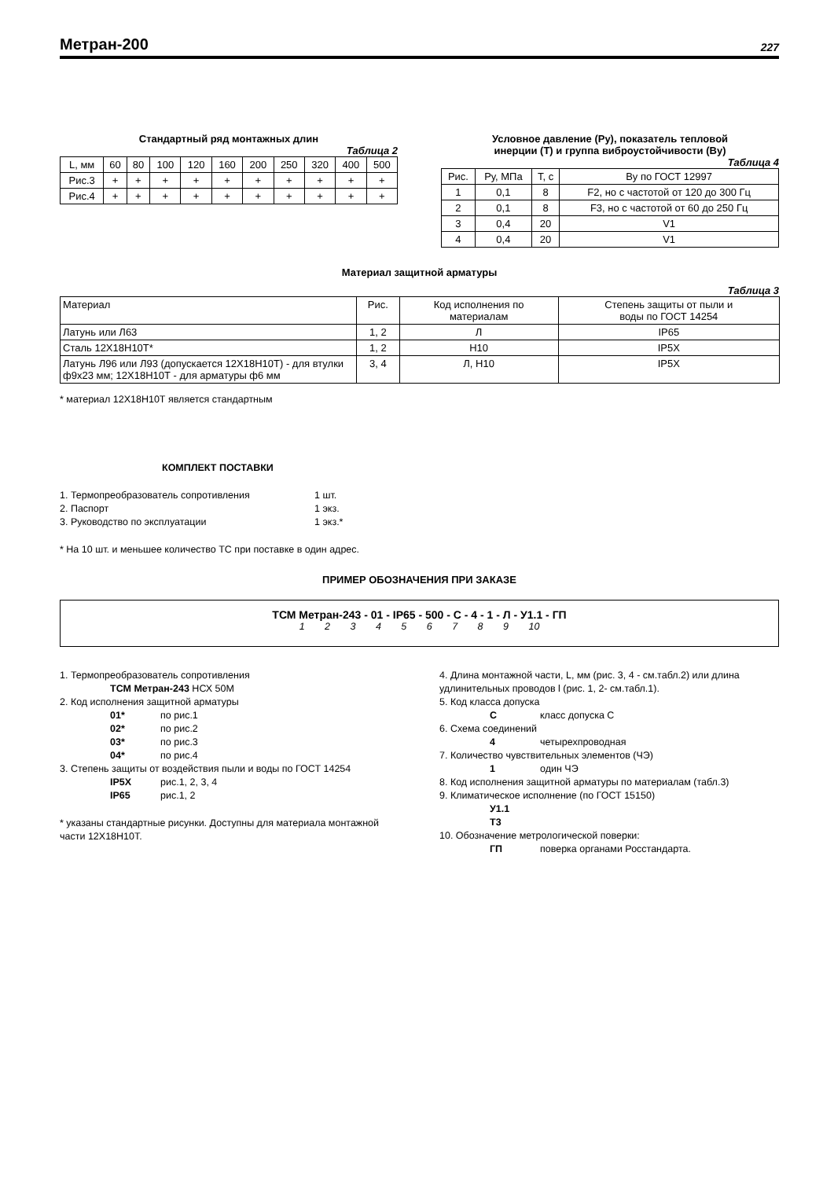Метран-200 227
Стандартный ряд монтажных длин
Таблица 2
| L, мм | 60 | 80 | 100 | 120 | 160 | 200 | 250 | 320 | 400 | 500 |
| --- | --- | --- | --- | --- | --- | --- | --- | --- | --- | --- |
| Рис.3 | + | + | + | + | + | + | + | + | + | + |
| Рис.4 | + | + | + | + | + | + | + | + | + | + |
Условное давление (Ру), показатель тепловой
инерции (Т) и группа виброустойчивости (Ву)
Таблица 4
| Рис. | Ру, МПа | Т, с | Ву по ГОСТ 12997 |
| --- | --- | --- | --- |
| 1 | 0,1 | 8 | F2, но с частотой от 120 до 300 Гц |
| 2 | 0,1 | 8 | F3, но с частотой от 60 до 250 Гц |
| 3 | 0,4 | 20 | V1 |
| 4 | 0,4 | 20 | V1 |
Материал защитной арматуры
Таблица 3
| Материал | Рис. | Код исполнения по материалам | Степень защиты от пыли и воды по ГОСТ 14254 |
| --- | --- | --- | --- |
| Латунь или Л63 | 1, 2 | Л | IP65 |
| Сталь 12Х18Н10Т* | 1, 2 | Н10 | IP5X |
| Латунь Л96 или Л93 (допускается 12Х18Н10Т) - для втулки ф9х23 мм; 12Х18Н10Т - для арматуры ф6 мм | 3, 4 | Л, Н10 | IP5X |
* материал 12Х18Н10Т является стандартным
КОМПЛЕКТ ПОСТАВКИ
1. Термопреобразователь сопротивления 1 шт.
2. Паспорт 1 экз.
3. Руководство по эксплуатации 1 экз.*
* На 10 шт. и меньшее количество ТС при поставке в один адрес.
ПРИМЕР ОБОЗНАЧЕНИЯ ПРИ ЗАКАЗЕ
ТСМ Метран-243 - 01 - IP65 - 500 - С - 4 - 1 - Л - У1.1 - ГП
1 2 3 4 5 6 7 8 9 10
1. Термопреобразователь сопротивления
ТСМ Метран-243 НСХ 50М
2. Код исполнения защитной арматуры
01* по рис.1
02* по рис.2
03* по рис.3
04* по рис.4
3. Степень защиты от воздействия пыли и воды по ГОСТ 14254
IP5X рис.1, 2, 3, 4
IP65 рис.1, 2
* указаны стандартные рисунки. Доступны для материала монтажной части 12Х18Н10Т.
4. Длина монтажной части, L, мм (рис. 3, 4 - см.табл.2) или длина удлинительных проводов l (рис. 1, 2- см.табл.1).
5. Код класса допуска
Скласс допуска С
6. Схема соединений
4 четырехпроводная
7. Количество чувствительных элементов (ЧЭ)
1 один ЧЭ
8. Код исполнения защитной арматуры по материалам (табл.3)
9. Климатическое исполнение (по ГОСТ 15150)
У1.1
Т3
10. Обозначение метрологической поверки:
ГП поверка органами Росстандарта.